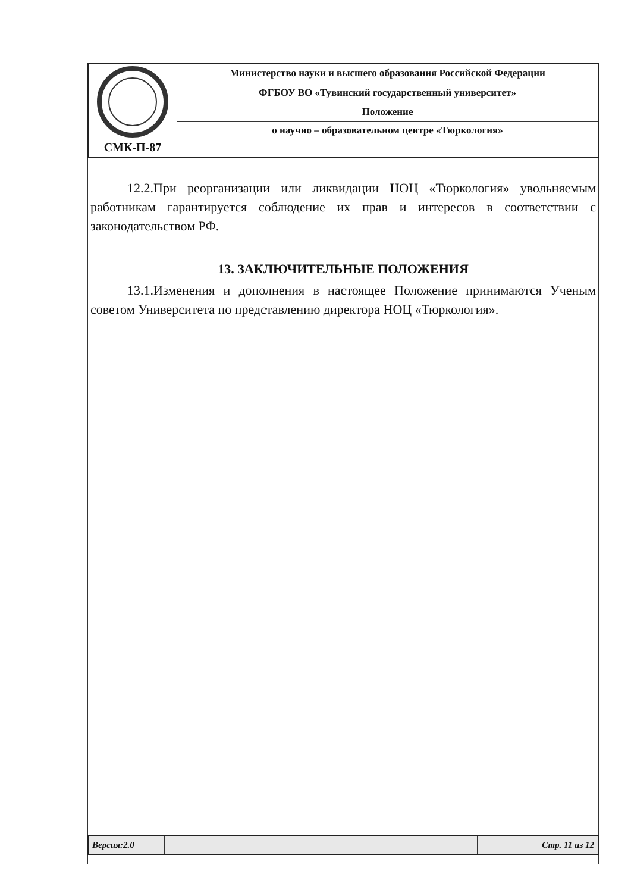| СМК-П-87 | Министерство науки и высшего образования Российской Федерации |
| | ФГБОУ ВО «Тувинский государственный университет» |
| | Положение |
| | о научно – образовательном центре «Тюркология» |
12.2.При реорганизации или ликвидации НОЦ «Тюркология» увольняемым работникам гарантируется соблюдение их прав и интересов в соответствии с законодательством РФ.
13. ЗАКЛЮЧИТЕЛЬНЫЕ ПОЛОЖЕНИЯ
13.1.Изменения и дополнения в настоящее Положение принимаются Ученым советом Университета по представлению директора НОЦ «Тюркология».
| Версия:2.0 | | Стр. 11 из 12 |